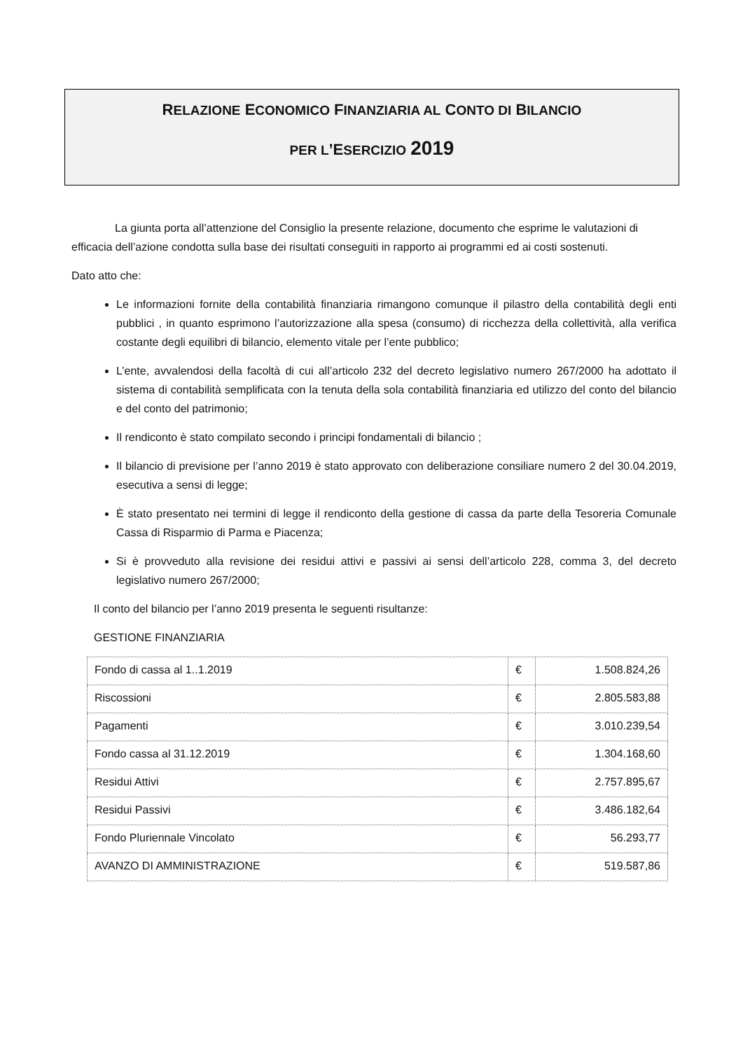RELAZIONE ECONOMICO FINANZIARIA AL CONTO DI BILANCIO
PER L’ESERCIZIO 2019
La giunta porta all’attenzione del Consiglio la presente relazione, documento che esprime le valutazioni di efficacia dell’azione condotta sulla base dei risultati conseguiti in rapporto ai programmi ed ai costi sostenuti.
Dato atto che:
Le informazioni fornite della contabilità finanziaria rimangono comunque il pilastro della contabilità degli enti pubblici , in quanto esprimono l’autorizzazione alla spesa (consumo) di ricchezza della collettività, alla verifica costante degli equilibri di bilancio, elemento vitale per l’ente pubblico;
L’ente, avvalendosi della facoltà di cui all’articolo 232 del decreto legislativo numero 267/2000 ha adottato il sistema di contabilità semplificata con la tenuta della sola contabilità finanziaria ed utilizzo del conto del bilancio e del conto del patrimonio;
Il rendiconto è stato compilato secondo i principi fondamentali di bilancio ;
Il bilancio di previsione per l’anno 2019 è stato approvato con deliberazione consiliare numero 2 del 30.04.2019, esecutiva a sensi di legge;
È stato presentato nei termini di legge il rendiconto della gestione di cassa da parte della Tesoreria Comunale Cassa di Risparmio di Parma e Piacenza;
Si è provveduto alla revisione dei residui attivi e passivi ai sensi dell’articolo 228, comma 3, del decreto legislativo numero 267/2000;
Il conto del bilancio per l’anno 2019 presenta le seguenti risultanze:
GESTIONE FINANZIARIA
| Fondo di cassa al 1..1.2019 | € | 1.508.824,26 |
| Riscossioni | € | 2.805.583,88 |
| Pagamenti | € | 3.010.239,54 |
| Fondo cassa al 31.12.2019 | € | 1.304.168,60 |
| Residui Attivi | € | 2.757.895,67 |
| Residui Passivi | € | 3.486.182,64 |
| Fondo Pluriennale Vincolato | € | 56.293,77 |
| AVANZO DI AMMINISTRAZIONE | € | 519.587,86 |